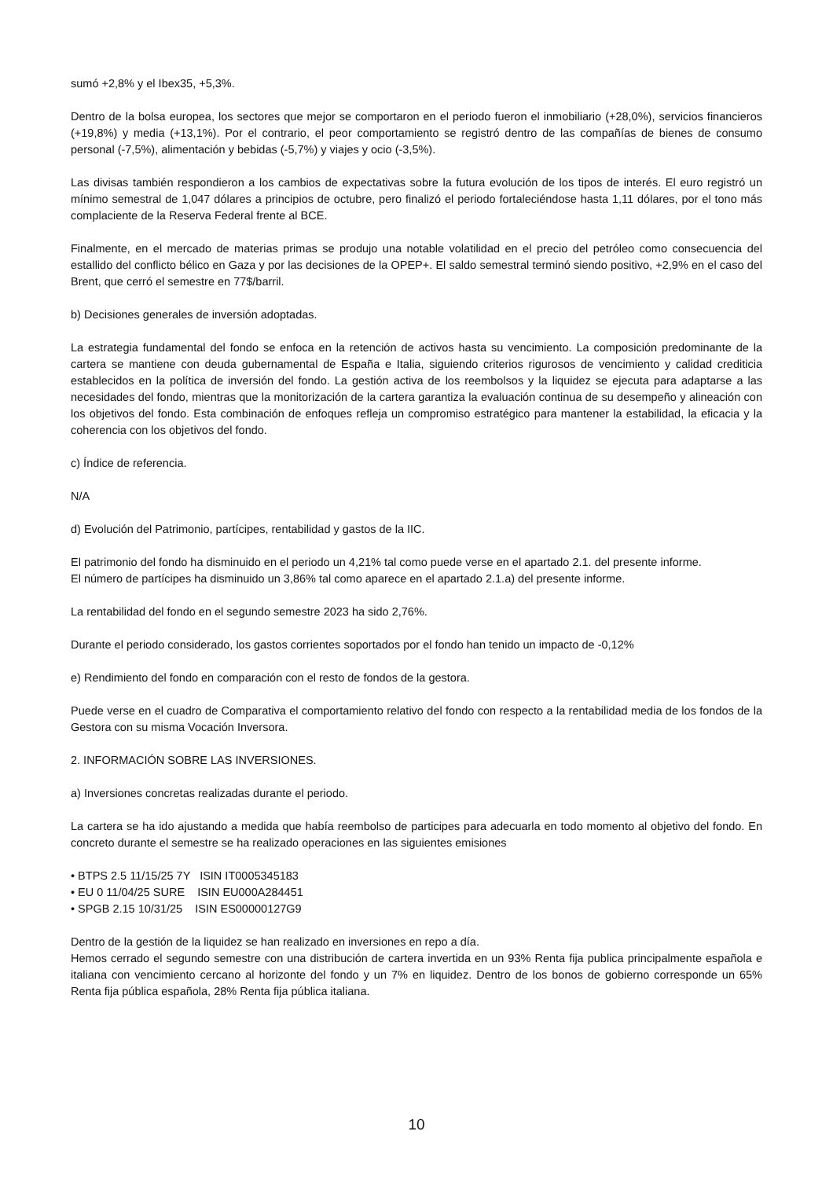sumó +2,8% y el Ibex35, +5,3%.
Dentro de la bolsa europea, los sectores que mejor se comportaron en el periodo fueron el inmobiliario (+28,0%), servicios financieros (+19,8%) y media (+13,1%). Por el contrario, el peor comportamiento se registró dentro de las compañías de bienes de consumo personal (-7,5%), alimentación y bebidas (-5,7%) y viajes y ocio (-3,5%).
Las divisas también respondieron a los cambios de expectativas sobre la futura evolución de los tipos de interés. El euro registró un mínimo semestral de 1,047 dólares a principios de octubre, pero finalizó el periodo fortaleciéndose hasta 1,11 dólares, por el tono más complaciente de la Reserva Federal frente al BCE.
Finalmente, en el mercado de materias primas se produjo una notable volatilidad en el precio del petróleo como consecuencia del estallido del conflicto bélico en Gaza y por las decisiones de la OPEP+. El saldo semestral terminó siendo positivo, +2,9% en el caso del Brent, que cerró el semestre en 77$/barril.
b) Decisiones generales de inversión adoptadas.
La estrategia fundamental del fondo se enfoca en la retención de activos hasta su vencimiento. La composición predominante de la cartera se mantiene con deuda gubernamental de España e Italia, siguiendo criterios rigurosos de vencimiento y calidad crediticia establecidos en la política de inversión del fondo. La gestión activa de los reembolsos y la liquidez se ejecuta para adaptarse a las necesidades del fondo, mientras que la monitorización de la cartera garantiza la evaluación continua de su desempeño y alineación con los objetivos del fondo. Esta combinación de enfoques refleja un compromiso estratégico para mantener la estabilidad, la eficacia y la coherencia con los objetivos del fondo.
c) Índice de referencia.
N/A
d) Evolución del Patrimonio, partícipes, rentabilidad y gastos de la IIC.
El patrimonio del fondo ha disminuido en el periodo un 4,21% tal como puede verse en el apartado 2.1. del presente informe.
El número de partícipes ha disminuido un 3,86% tal como aparece en el apartado 2.1.a) del presente informe.
La rentabilidad del fondo en el segundo semestre 2023 ha sido 2,76%.
Durante el periodo considerado, los gastos corrientes soportados por el fondo han tenido un impacto de -0,12%
e) Rendimiento del fondo en comparación con el resto de fondos de la gestora.
Puede verse en el cuadro de Comparativa el comportamiento relativo del fondo con respecto a la rentabilidad media de los fondos de la Gestora con su misma Vocación Inversora.
2. INFORMACIÓN SOBRE LAS INVERSIONES.
a) Inversiones concretas realizadas durante el periodo.
La cartera se ha ido ajustando a medida que había reembolso de participes para adecuarla en todo momento al objetivo del fondo. En concreto durante el semestre se ha realizado operaciones en las siguientes emisiones
• BTPS 2.5 11/15/25 7Y ISIN IT0005345183
• EU 0 11/04/25 SURE ISIN EU000A284451
• SPGB 2.15 10/31/25 ISIN ES00000127G9
Dentro de la gestión de la liquidez se han realizado en inversiones en repo a día.
Hemos cerrado el segundo semestre con una distribución de cartera invertida en un 93% Renta fija publica principalmente española e italiana con vencimiento cercano al horizonte del fondo y un 7% en liquidez. Dentro de los bonos de gobierno corresponde un 65% Renta fija pública española, 28% Renta fija pública italiana.
10